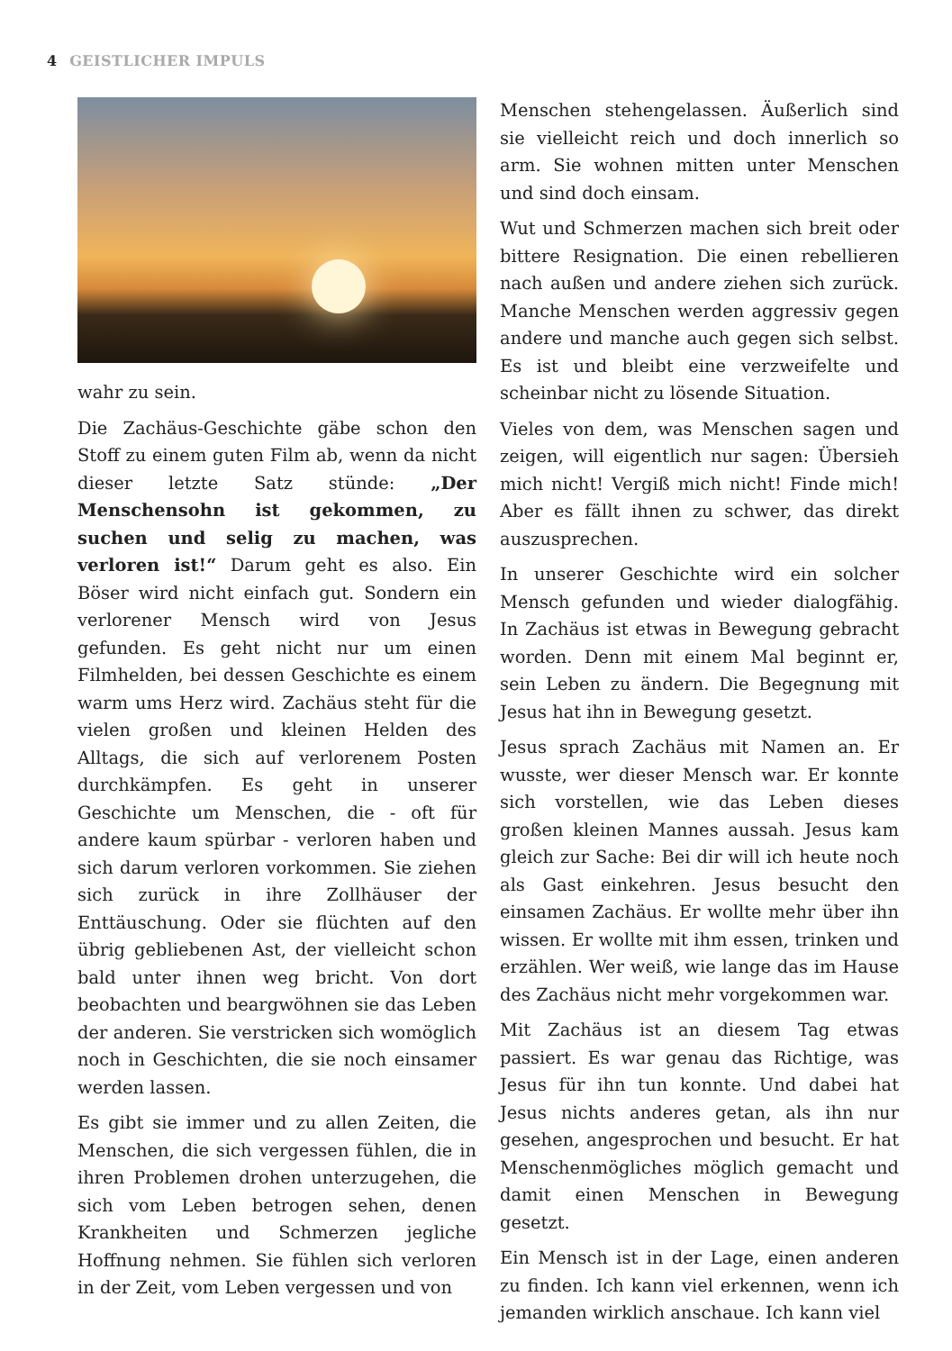4 GEISTLICHER IMPULS
wahr zu sein.
Die Zachäus-Geschichte gäbe schon den Stoff zu einem guten Film ab, wenn da nicht dieser letzte Satz stünde: „Der Menschensohn ist gekommen, zu suchen und selig zu machen, was verloren ist!“ Darum geht es also. Ein Böser wird nicht einfach gut. Sondern ein verlorener Mensch wird von Jesus gefunden. Es geht nicht nur um einen Filmhelden, bei dessen Geschichte es einem warm ums Herz wird. Zachäus steht für die vielen großen und kleinen Helden des Alltags, die sich auf verlorenem Posten durchkämpfen. Es geht in unserer Geschichte um Menschen, die - oft für andere kaum spürbar - verloren haben und sich darum verloren vorkommen. Sie ziehen sich zurück in ihre Zollhäuser der Enttäuschung. Oder sie flüchten auf den übrig gebliebenen Ast, der vielleicht schon bald unter ihnen weg bricht. Von dort beobachten und beargwöhnen sie das Leben der anderen. Sie verstricken sich womöglich noch in Geschichten, die sie noch einsamer werden lassen.
Es gibt sie immer und zu allen Zeiten, die Menschen, die sich vergessen fühlen, die in ihren Problemen drohen unterzugehen, die sich vom Leben betrogen sehen, denen Krankheiten und Schmerzen jegliche Hoffnung nehmen. Sie fühlen sich verloren in der Zeit, vom Leben vergessen und von
Menschen stehengelassen. Äußerlich sind sie vielleicht reich und doch innerlich so arm. Sie wohnen mitten unter Menschen und sind doch einsam.
Wut und Schmerzen machen sich breit oder bittere Resignation. Die einen rebellieren nach außen und andere ziehen sich zurück. Manche Menschen werden aggressiv gegen andere und manche auch gegen sich selbst. Es ist und bleibt eine verzweifelte und scheinbar nicht zu lösende Situation.
Vieles von dem, was Menschen sagen und zeigen, will eigentlich nur sagen: Übersieh mich nicht! Vergiß mich nicht! Finde mich! Aber es fällt ihnen zu schwer, das direkt auszusprechen.
In unserer Geschichte wird ein solcher Mensch gefunden und wieder dialogfähig. In Zachäus ist etwas in Bewegung gebracht worden. Denn mit einem Mal beginnt er, sein Leben zu ändern. Die Begegnung mit Jesus hat ihn in Bewegung gesetzt.
Jesus sprach Zachäus mit Namen an. Er wusste, wer dieser Mensch war. Er konnte sich vorstellen, wie das Leben dieses großen kleinen Mannes aussah. Jesus kam gleich zur Sache: Bei dir will ich heute noch als Gast einkehren. Jesus besucht den einsamen Zachäus. Er wollte mehr über ihn wissen. Er wollte mit ihm essen, trinken und erzählen. Wer weiß, wie lange das im Hause des Zachäus nicht mehr vorgekommen war.
Mit Zachäus ist an diesem Tag etwas passiert. Es war genau das Richtige, was Jesus für ihn tun konnte. Und dabei hat Jesus nichts anderes getan, als ihn nur gesehen, angesprochen und besucht. Er hat Menschenmögliches möglich gemacht und damit einen Menschen in Bewegung gesetzt.
Ein Mensch ist in der Lage, einen anderen zu finden. Ich kann viel erkennen, wenn ich jemanden wirklich anschaue. Ich kann viel